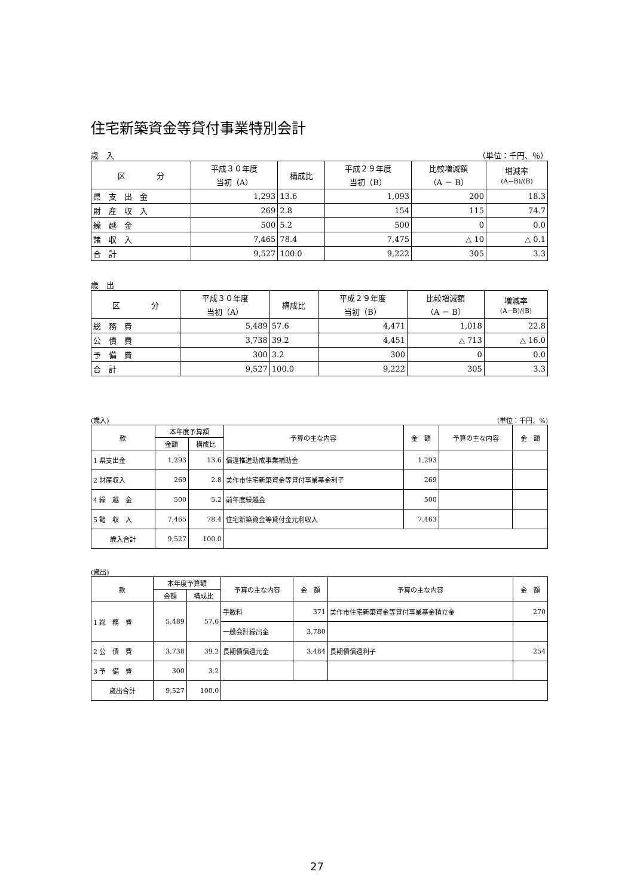住宅新築資金等貸付事業特別会計
歳　入 （単位：千円、％）
| 区 分 | 平成３０年度 当初（A） | 構成比 | 平成２９年度 当初（B） | 比較増減額 （A － B） | 増減率 (A−B)/(B) |
| --- | --- | --- | --- | --- | --- |
| 県 支 出 金 | 1,293 | 13.6 | 1,093 | 200 | 18.3 |
| 財 産 収 入 | 269 | 2.8 | 154 | 115 | 74.7 |
| 繰 越 金 | 500 | 5.2 | 500 | 0 | 0.0 |
| 諸 収 入 | 7,465 | 78.4 | 7,475 | △ 10 | △ 0.1 |
| 合 計 | 9,527 | 100.0 | 9,222 | 305 | 3.3 |
歳　出
| 区 分 | 平成３０年度 当初（A） | 構成比 | 平成２９年度 当初（B） | 比較増減額 （A － B） | 増減率 (A−B)/(B) |
| --- | --- | --- | --- | --- | --- |
| 総 務 費 | 5,489 | 57.6 | 4,471 | 1,018 | 22.8 |
| 公 債 費 | 3,738 | 39.2 | 4,451 | △ 713 | △ 16.0 |
| 予 備 費 | 300 | 3.2 | 300 | 0 | 0.0 |
| 合 計 | 9,527 | 100.0 | 9,222 | 305 | 3.3 |
(歳入) (単位：千円、%)
| 款 | 本年度予算額 | | 予算の主な内容 | 金 額 | 予算の主な内容 | 金 額 |
| --- | --- | --- | --- | --- | --- | --- |
| | 金額 | 構成比 | | | | |
| 1 県支出金 | 1,293 | 13.6 | 償還推進助成事業補助金 | 1,293 | | |
| 2 財産収入 | 269 | 2.8 | 美作市住宅新築資金等貸付事業基金利子 | 269 | | |
| 4 繰 越 金 | 500 | 5.2 | 前年度繰越金 | 500 | | |
| 5 諸 収 入 | 7,465 | 78.4 | 住宅新築資金等貸付金元利収入 | 7,463 | | |
| 歳入合計 | 9,527 | 100.0 | | | | |
(歳出)
| 款 | 本年度予算額 | | 予算の主な内容 | 金 額 | 予算の主な内容 | 金 額 |
| --- | --- | --- | --- | --- | --- | --- |
| | 金額 | 構成比 | | | | |
| 1 総 務 費 | 5,489 | 57.6 | 手数料 | 371 | 美作市住宅新築資金等貸付事業基金積立金 | 270 |
| | | | 一般会計繰出金 | 3,780 | | |
| 2 公 債 費 | 3,738 | 39.2 | 長期債償還元金 | 3,484 | 長期債償還利子 | 254 |
| 3 予 備 費 | 300 | 3.2 | | | | |
| 歳出合計 | 9,527 | 100.0 | | | | |
27